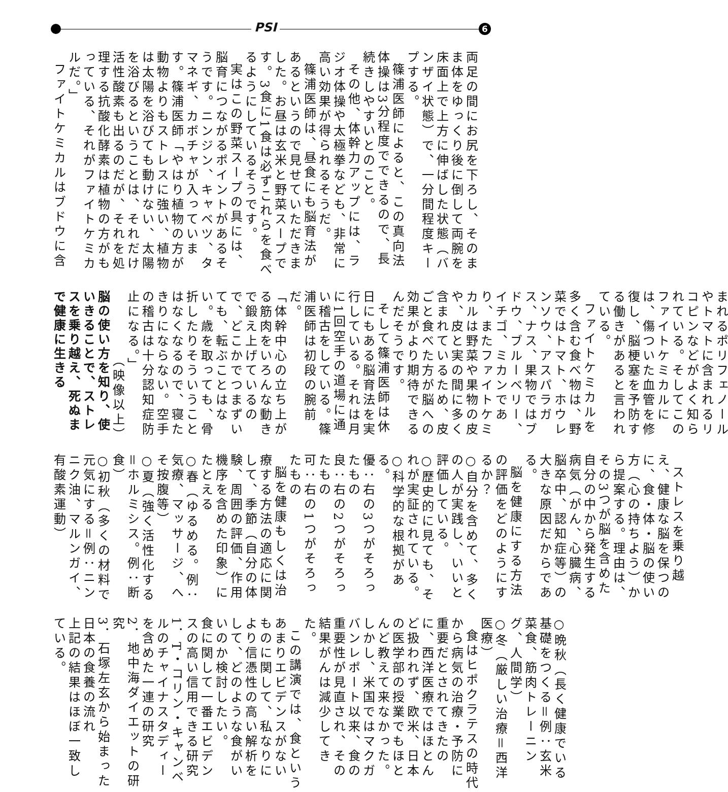PSI 6
両足の間にお尻を下ろし、そのまま体をゆっくり後に倒して両腕を床面上で上方に伸ばした状態（バンザイ状態）で、一分間程度キープする。
篠浦医師によると、この真向法体操は3分程度でできるので、長続きしやすいとのこと。
その他、体幹力アップには、ラジオ体操や太極拳なども、非常に高い効果が得られるそうだ。
篠浦医師は、昼食にも脳育法があるというので見せていただきました。お昼は玄米と野菜スープです。3食に1食は必ずこれらを食べるようにしているそうです。
実はこの野菜スープの具には、脳育につながるポイントがあるそうです。ニンジン、キャベツ、タマネギ、カボチャが入っています。篠浦医師「やはり植物の方が動物よりもストレスに強い、植物は太陽を浴びても動けない、太陽を浴びるということは、それだけ活性酸素も出るのだが、それを処理する抗酸化酵素は植物の方がもっている、それがファイトケミカルだ。」
ファイトケミカルはブドウに含
まれるポリフェノールやトマトに含まれるリコピンなどがよく知られている。そしてこのファイトケミカルには、傷ついた血管を修復し、脳梗塞を予防する働きがあると言われている。
ファイトケミカルを多く含む食べ物は、野菜ではトマト、ホウレンソウ、アスパラガス、ナス、果物ではブドウ、ブルーベリー、イチゴ、ミカンであり、またファイトケミカルは野菜や果物の皮や、皮と実の間に多く含まれているため、皮ごと食べた方が脳への効果がより期待できるんだそうです。
そして篠浦医師は休日にもある脳育法を実行している。それは月に1回空手の道場に通い稽古をしている。篠浦医師は初段の腕前だ。
「体幹中心の立ち上がる筋肉をいろんな動きで鍛え上げているので、どこかでつまずいても、転ぶことはない。歳を取っても、骨折したりそういうことはなくなるので、寝たきりにならない。空手の稽古は十分認知症防止になる。」
（映像以上）
脳の使い方を知り、使いきることで、ストレスを乗り越え、死ぬまで健康に生きる
ストレスを乗り越え、健康な脳を保つのに、食・体・脳の使い方（心の持ちよう）から提案する。理由は、その3つが脳を含めた自分の中から発生する病気（がん、心臓病、脳卒中、認知症等）の大きな原因だからである。
脳を健康にする方法の評価をどのようにするか？
○自分を含めて、多くの人が実践し、いいと評価している。
○歴史的に見ても、それが実証されている。
○科学的な根拠がある。
優：右の3つがそろったもの
良：右の2つがそろったもの
可：右の1つがそろったもの
脳を健康もしくは治療する方法の適応に関して、季節（自分の体験、周囲の評価、作用機序を含めた印象）にたとえる
○春（ゆるめる。例：気療、マッサージ、へそ按腹等）
○夏（強く活性化する＝ホルミシス。例：断食）
○初秋（多くの材料で元気にする＝例：ニンニク油、マルンガイ、有酸素運動）
○晩秋（長く健康でいる基礎をつくる＝例：玄米菜食、筋肉トレーニング、人間学）
○冬（厳しい治療＝西洋医療）
食はヒポクラテスの時代から病気の治療・予防に重要だとされてきたのに、西洋医療ではほとんど扱われず、欧米、日本の医学部の授業でもほとんど教えて来なかった。しかし、米国ではマクガバンレポート以来、食の重要性が見直され、その結果がんは減少してきた。
この講演では、食というあまりエビデンスがないものに関して、私なりにより信憑性の高い解析をして、どのような食がいいのか検討したい。
食に関して一番エビデンスの高い信用できる研究
1．T・コリン・キャンベルのチャイナスタディーを含めた一連の研究
2．地中海ダイエットの研究
3．石塚左玄から始まった日本の食養の流れ
上記の結果はほぼ一致している。